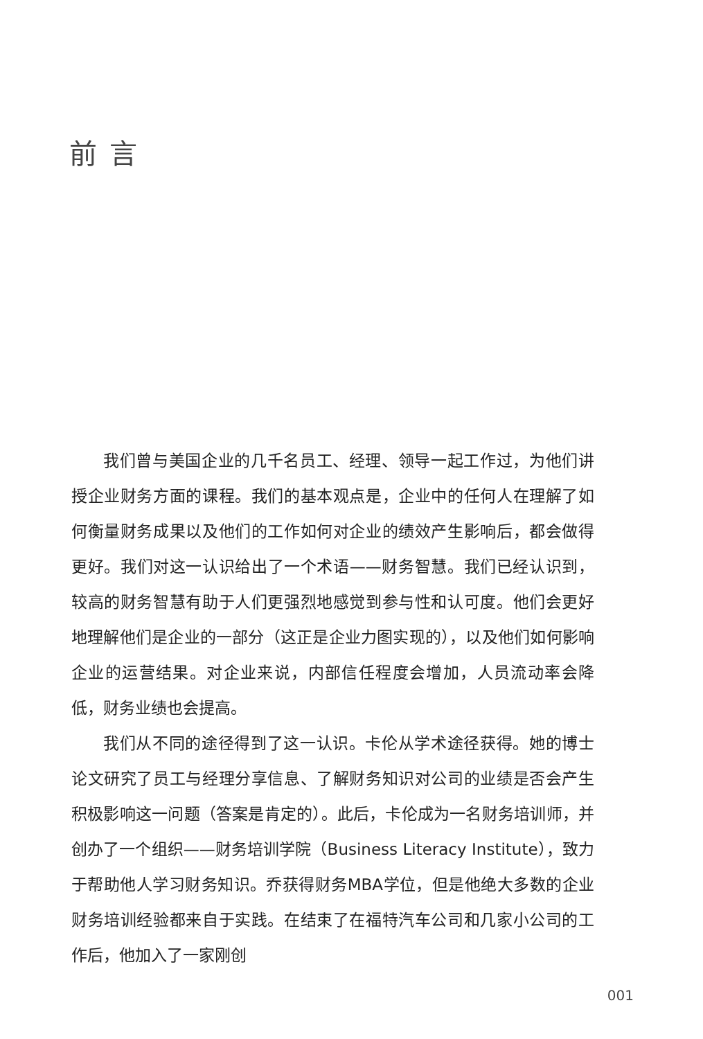前言
我们曾与美国企业的几千名员工、经理、领导一起工作过，为他们讲授企业财务方面的课程。我们的基本观点是，企业中的任何人在理解了如何衡量财务成果以及他们的工作如何对企业的绩效产生影响后，都会做得更好。我们对这一认识给出了一个术语——财务智慧。我们已经认识到，较高的财务智慧有助于人们更强烈地感觉到参与性和认可度。他们会更好地理解他们是企业的一部分（这正是企业力图实现的），以及他们如何影响企业的运营结果。对企业来说，内部信任程度会增加，人员流动率会降低，财务业绩也会提高。
我们从不同的途径得到了这一认识。卡伦从学术途径获得。她的博士论文研究了员工与经理分享信息、了解财务知识对公司的业绩是否会产生积极影响这一问题（答案是肯定的）。此后，卡伦成为一名财务培训师，并创办了一个组织——财务培训学院（Business Literacy Institute），致力于帮助他人学习财务知识。乔获得财务MBA学位，但是他绝大多数的企业财务培训经验都来自于实践。在结束了在福特汽车公司和几家小公司的工作后，他加入了一家刚创
001